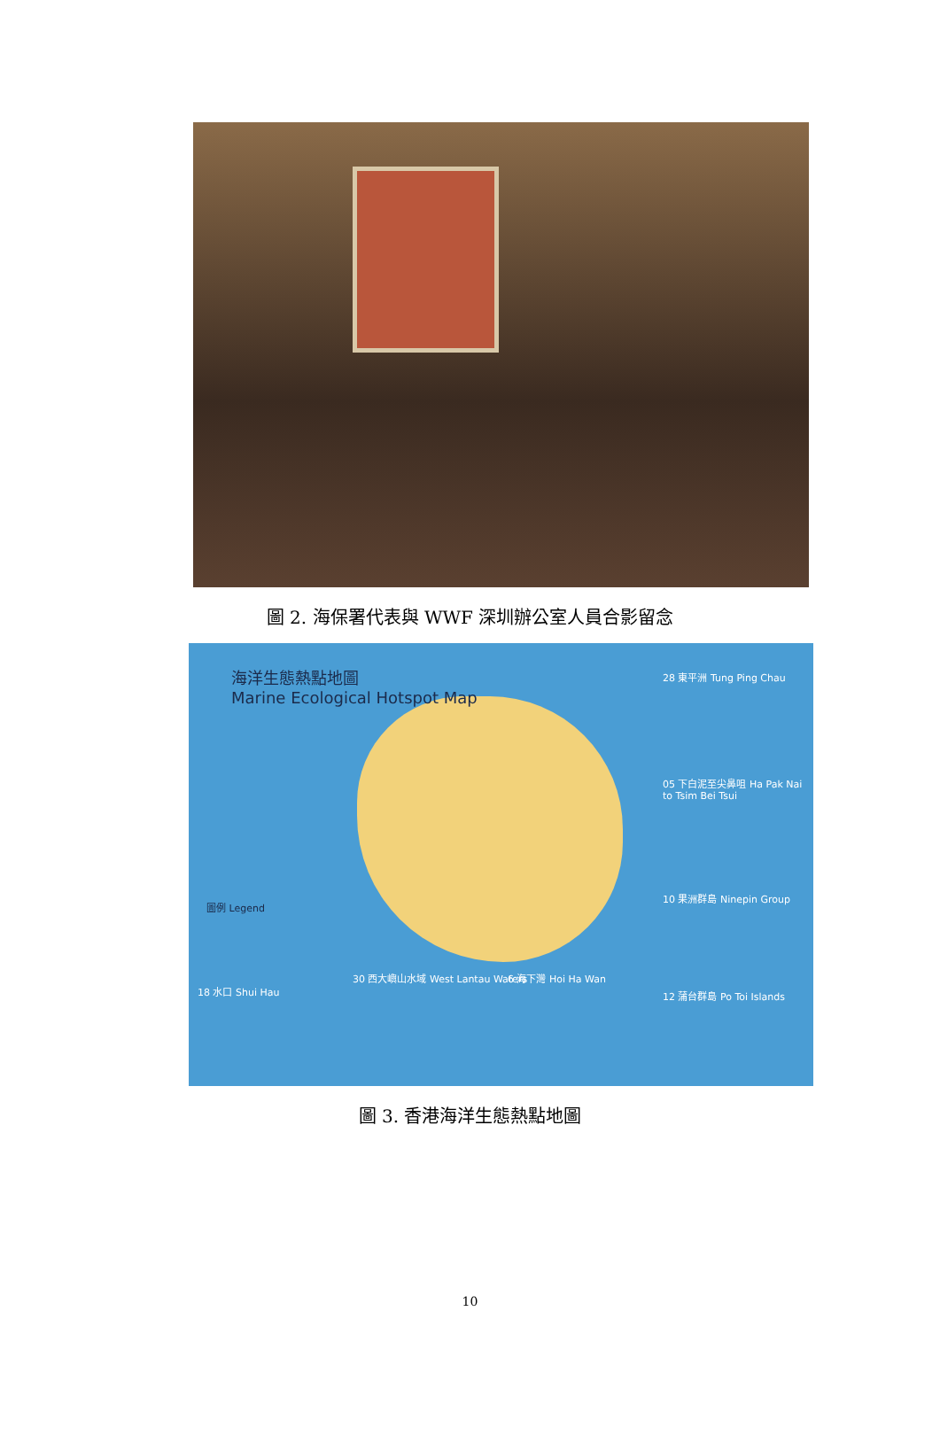圖 2. 海保署代表與 WWF 深圳辦公室人員合影留念
海洋生態熱點地圖
Marine Ecological Hotspot Map
28 東平洲 Tung Ping Chau
05 下白泥至尖鼻咀 Ha Pak Nai to Tsim Bei Tsui
10 果洲群島 Ninepin Group
12 蒲台群島 Po Toi Islands
18 水口 Shui Hau
30 西大嶼山水域 West Lantau Waters
6 海下灣 Hoi Ha Wan
圖例 Legend
圖 3. 香港海洋生態熱點地圖
10